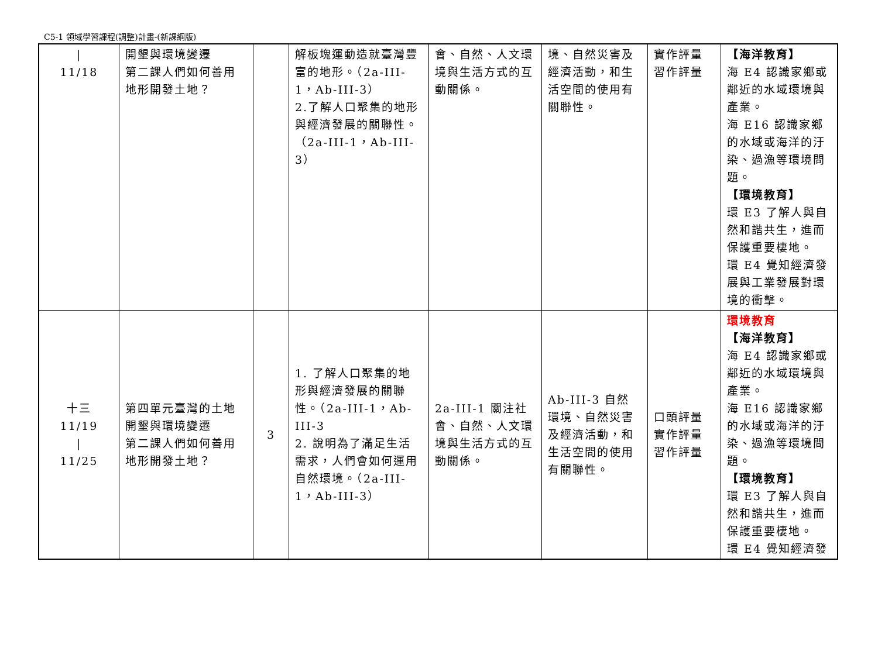C5-1 領域學習課程(調整)計畫-(新課綱版)
| / 11/18 | 開墾與環境變遷 第二課人們如何善用地形開發土地？ | | 解板塊運動造就臺灣豐富的地形。（2a-III-1，Ab-III-3） 2.了解人口聚集的地形與經濟發展的關聯性。（2a-III-1，Ab-III-3） | 會、自然、人文環境與生活方式的互動關係。 | 境、自然災害及經濟活動，和生活空間的使用有關聯性。 | 實作評量 習作評量 | 【海洋教育】 海 E4 認識家鄉或鄰近的水域環境與產業。 海 E16 認識家鄉的水域或海洋的汙染、過漁等環境問題。 【環境教育】 環 E3 了解人與自然和諧共生，進而保護重要棲地。 環 E4 覺知經濟發展與工業發展對環境的衝擊。 |
| 十三 11/19 / 11/25 | 第四單元臺灣的土地開墾與環境變遷 第二課人們如何善用地形開發土地？ | 3 | 1. 了解人口聚集的地形與經濟發展的關聯性。（2a-III-1，Ab-III-3 2. 說明為了滿足生活需求，人們會如何運用自然環境。（2a-III-1，Ab-III-3） | 2a-III-1 關注社會、自然、人文環境與生活方式的互動關係。 | Ab-III-3 自然環境、自然災害及經濟活動，和生活空間的使用有關聯性。 | 口頭評量 實作評量 習作評量 | 環境教育 【海洋教育】 海 E4 認識家鄉或鄰近的水域環境與產業。 海 E16 認識家鄉的水域或海洋的汙染、過漁等環境問題。 【環境教育】 環 E3 了解人與自然和諧共生，進而保護重要棲地。 環 E4 覺知經濟發 |